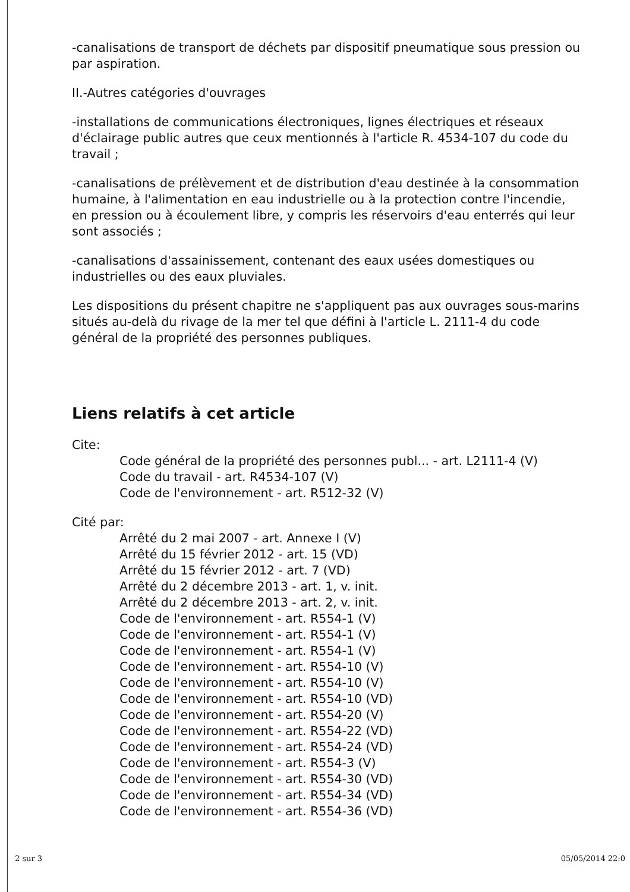-canalisations de transport de déchets par dispositif pneumatique sous pression ou par aspiration.
II.-Autres catégories d'ouvrages
-installations de communications électroniques, lignes électriques et réseaux d'éclairage public autres que ceux mentionnés à l'article R. 4534-107 du code du travail ;
-canalisations de prélèvement et de distribution d'eau destinée à la consommation humaine, à l'alimentation en eau industrielle ou à la protection contre l'incendie, en pression ou à écoulement libre, y compris les réservoirs d'eau enterrés qui leur sont associés ;
-canalisations d'assainissement, contenant des eaux usées domestiques ou industrielles ou des eaux pluviales.
Les dispositions du présent chapitre ne s'appliquent pas aux ouvrages sous-marins situés au-delà du rivage de la mer tel que défini à l'article L. 2111-4 du code général de la propriété des personnes publiques.
Liens relatifs à cet article
Cite:
Code général de la propriété des personnes publ... - art. L2111-4 (V)
Code du travail - art. R4534-107 (V)
Code de l'environnement - art. R512-32 (V)
Cité par:
Arrêté du 2 mai 2007 - art. Annexe I (V)
Arrêté du 15 février 2012 - art. 15 (VD)
Arrêté du 15 février 2012 - art. 7 (VD)
Arrêté du 2 décembre 2013 - art. 1, v. init.
Arrêté du 2 décembre 2013 - art. 2, v. init.
Code de l'environnement - art. R554-1 (V)
Code de l'environnement - art. R554-1 (V)
Code de l'environnement - art. R554-1 (V)
Code de l'environnement - art. R554-10 (V)
Code de l'environnement - art. R554-10 (V)
Code de l'environnement - art. R554-10 (VD)
Code de l'environnement - art. R554-20 (V)
Code de l'environnement - art. R554-22 (VD)
Code de l'environnement - art. R554-24 (VD)
Code de l'environnement - art. R554-3 (V)
Code de l'environnement - art. R554-30 (VD)
Code de l'environnement - art. R554-34 (VD)
Code de l'environnement - art. R554-36 (VD)
2 sur 3 05/05/2014 22:0